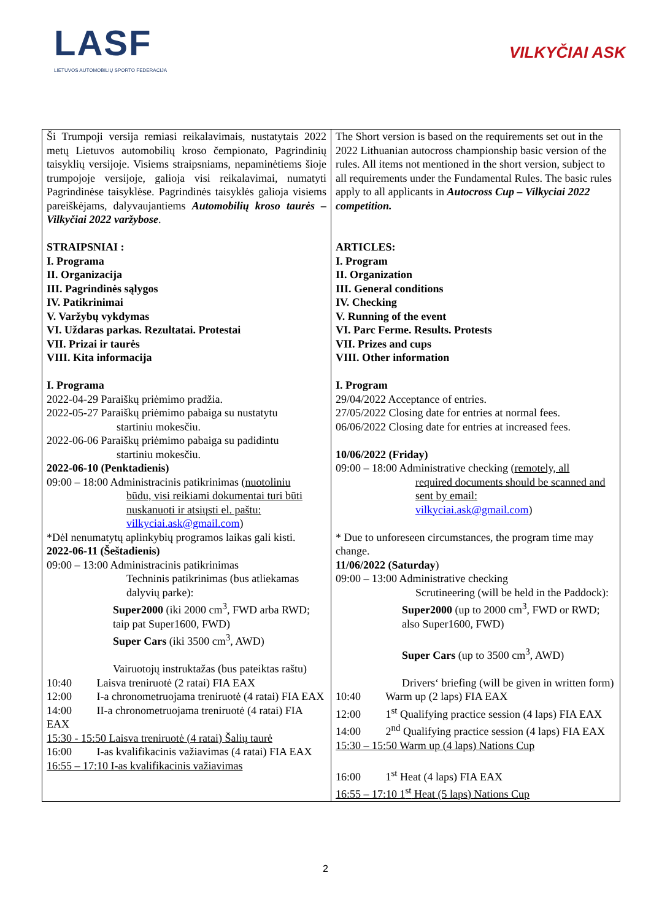LASF
LIETUVOS AUTOMOBILIŲ SPORTO FEDERACIJA
VILKYČIAI ASK
| Ši Trumpoji versija remiasi reikalavimais, nustatytais 2022 metų Lietuvos automobilių kroso čempionato, Pagrindinių taisyklių versijoje. Visiems straipsniams, nepaminėtiems šioje trumpojoje versijoje, galioja visi reikalavimai, numatyti Pagrindinėse taisyklėse. Pagrindinės taisyklės galioja visiems pareiškėjams, dalyvaujantiems Automobilių kroso taurės – Vilkyčiai 2022 varžybose . STRAIPSNIAI : I. Programa II. Organizacija III. Pagrindinės sąlygos IV. Patikrinimai V. Varžybų vykdymas VI. Uždaras parkas. Rezultatai. Protestai VII. Prizai ir taurės VIII. Kita informacija I. Programa 2022-04-29 Paraiškų priėmimo pradžia. 2022-05-27 Paraiškų priėmimo pabaiga su nustatytu startiniu mokesčiu. 2022-06-06 Paraiškų priėmimo pabaiga su padidintu startiniu mokesčiu. 2022-06-10 (Penktadienis) 09:00 – 18:00 Administracinis patikrinimas ( nuotoliniu būdu, visi reikiami dokumentai turi būti nuskanuoti ir atsiųsti el. paštu: vilkyciai.ask@gmail.com ) *Dėl nenumatytų aplinkybių programos laikas gali kisti. 2022-06-11 (Šeštadienis) 09:00 – 13:00 Administracinis patikrinimas Techninis patikrinimas (bus atliekamas dalyvių parke): Super2000 (iki 2000 cm<sup>3</sup>, FWD arba RWD; taip pat Super1600, FWD) Super Cars (iki 3500 cm<sup>3</sup>, AWD) Vairuotojų instruktažas (bus pateiktas raštu) 10:40 Laisva treniruotė (2 ratai) FIA EAX 12:00 I-a chronometruojama treniruotė (4 ratai) FIA EAX 14:00 II-a chronometruojama treniruotė (4 ratai) FIA EAX 15:30 - 15:50 Laisva treniruotė (4 ratai) Šalių taurė 16:00 I-as kvalifikacinis važiavimas (4 ratai) FIA EAX 16:55 – 17:10 I-as kvalifikacinis važiavimas | The Short version is based on the requirements set out in the 2022 Lithuanian autocross championship basic version of the rules. All items not mentioned in the short version, subject to all requirements under the Fundamental Rules. The basic rules apply to all applicants in Autocross Cup – Vilkyciai 2022 competition. ARTICLES: I. Program II. Organization III. General conditions IV. Checking V. Running of the event VI. Parc Ferme. Results. Protests VII. Prizes and cups VIII. Other information I. Program 29/04/2022 Acceptance of entries. 27/05/2022 Closing date for entries at normal fees. 06/06/2022 Closing date for entries at increased fees. 10/06/2022 (Friday) 09:00 – 18:00 Administrative checking ( remotely, all required documents should be scanned and sent by email: vilkyciai.ask@gmail.com ) * Due to unforeseen circumstances, the program time may change. 11/06/2022 (Saturday ) 09:00 – 13:00 Administrative checking Scrutineering (will be held in the Paddock): Super2000 (up to 2000 cm<sup>3</sup>, FWD or RWD; also Super1600, FWD) Super Cars (up to 3500 cm<sup>3</sup>, AWD) Drivers‘ briefing (will be given in written form) 10:40 Warm up (2 laps) FIA EAX 12:00 1<sup>st</sup> Qualifying practice session (4 laps) FIA EAX 14:00 2<sup>nd</sup> Qualifying practice session (4 laps) FIA EAX 15:30 – 15:50 Warm up (4 laps) Nations Cup 16:00 1<sup>st</sup> Heat (4 laps) FIA EAX 16:55 – 17:10 1<sup>st</sup> Heat (5 laps) Nations Cup |
2